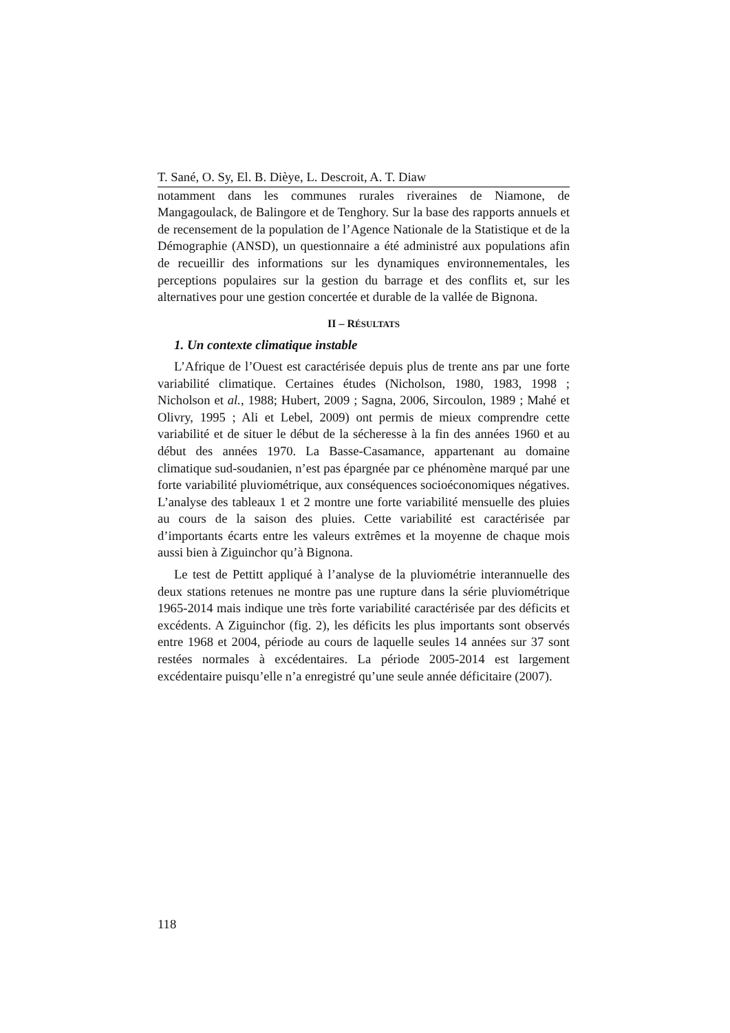T. Sané, O. Sy, El. B. Dièye, L. Descroit, A. T. Diaw
notamment dans les communes rurales riveraines de Niamone, de Mangagoulack, de Balingore et de Tenghory. Sur la base des rapports annuels et de recensement de la population de l’Agence Nationale de la Statistique et de la Démographie (ANSD), un questionnaire a été administré aux populations afin de recueillir des informations sur les dynamiques environnementales, les perceptions populaires sur la gestion du barrage et des conflits et, sur les alternatives pour une gestion concertée et durable de la vallée de Bignona.
II – RÉSULTATS
1. Un contexte climatique instable
L’Afrique de l’Ouest est caractérisée depuis plus de trente ans par une forte variabilité climatique. Certaines études (Nicholson, 1980, 1983, 1998 ; Nicholson et al., 1988; Hubert, 2009 ; Sagna, 2006, Sircoulon, 1989 ; Mahé et Olivry, 1995 ; Ali et Lebel, 2009) ont permis de mieux comprendre cette variabilité et de situer le début de la sécheresse à la fin des années 1960 et au début des années 1970. La Basse-Casamance, appartenant au domaine climatique sud-soudanien, n’est pas épargnée par ce phénomène marqué par une forte variabilité pluviométrique, aux conséquences socioéconomiques négatives. L’analyse des tableaux 1 et 2 montre une forte variabilité mensuelle des pluies au cours de la saison des pluies. Cette variabilité est caractérisée par d’importants écarts entre les valeurs extrêmes et la moyenne de chaque mois aussi bien à Ziguinchor qu’à Bignona.
Le test de Pettitt appliqué à l’analyse de la pluviométrie interannuelle des deux stations retenues ne montre pas une rupture dans la série pluviométrique 1965-2014 mais indique une très forte variabilité caractérisée par des déficits et excédents. A Ziguinchor (fig. 2), les déficits les plus importants sont observés entre 1968 et 2004, période au cours de laquelle seules 14 années sur 37 sont restées normales à excédentaires. La période 2005-2014 est largement excédentaire puisqu’elle n’a enregistré qu’une seule année déficitaire (2007).
118